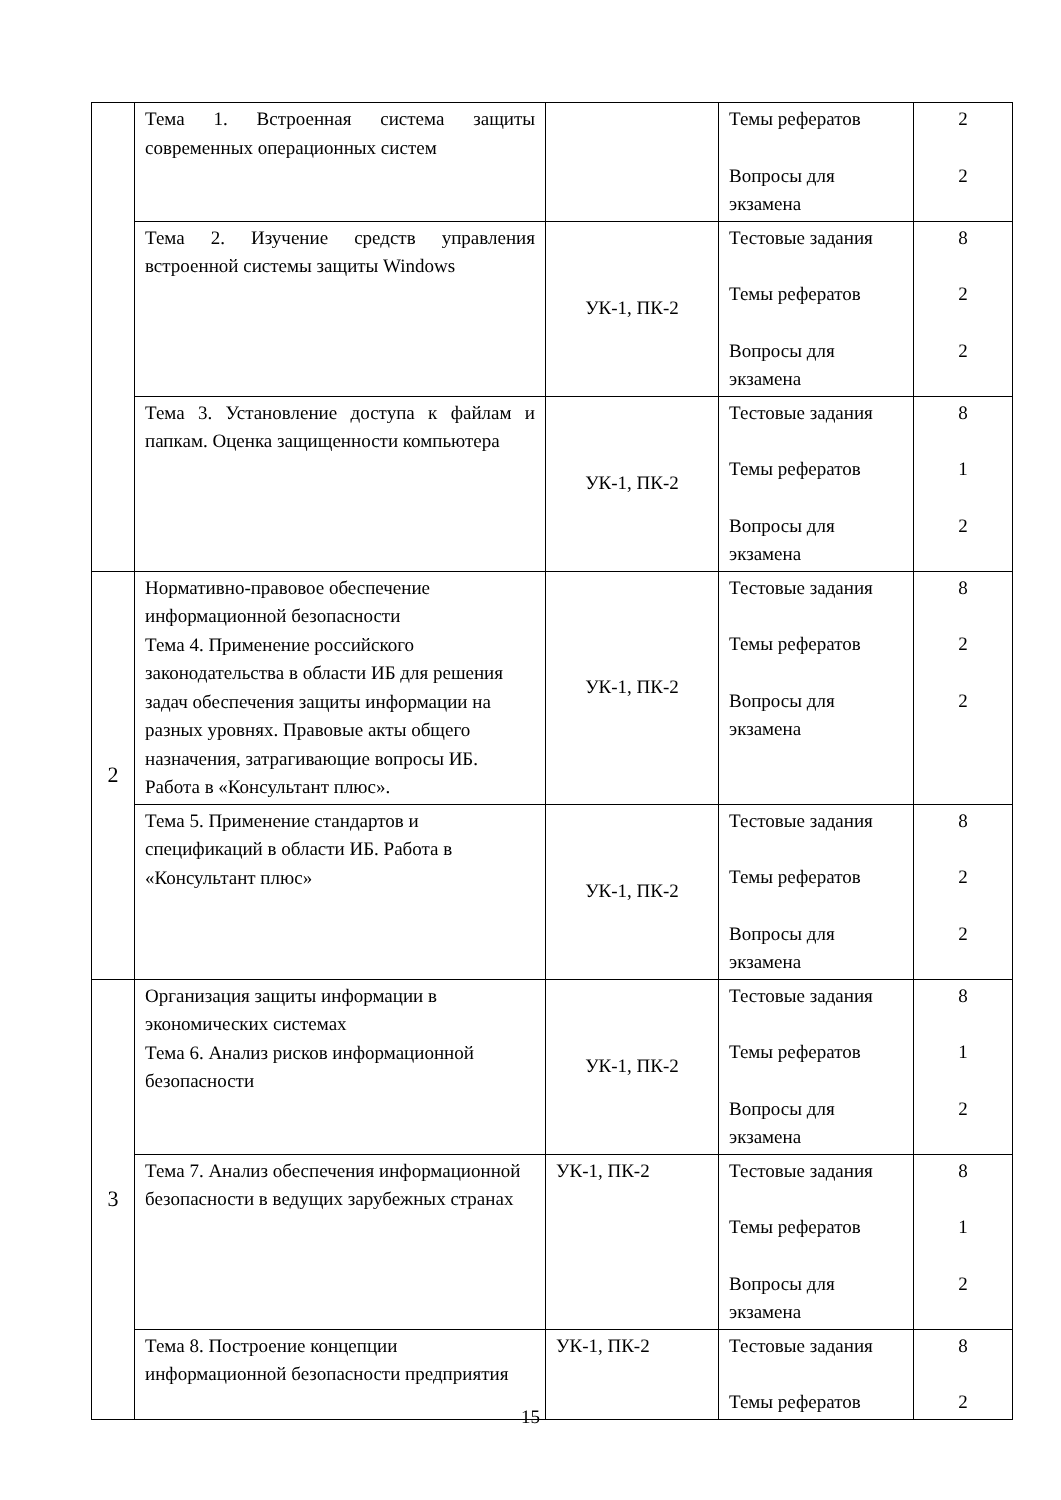| | Тема 1. Встроенная система защиты современных операционных систем | | Темы рефератов Вопросы для экзамена | 2 2 |
| | Тема 2. Изучение средств управления встроенной системы защиты Windows | УК-1, ПК-2 | Тестовые задания Темы рефератов Вопросы для экзамена | 8 2 2 |
| | Тема 3. Установление доступа к файлам и папкам. Оценка защищенности компьютера | УК-1, ПК-2 | Тестовые задания Темы рефератов Вопросы для экзамена | 8 1 2 |
| 2 | Нормативно-правовое обеспечение информационной безопасности Тема 4. Применение российского законодательства в области ИБ для решения задач обеспечения защиты информации на разных уровнях. Правовые акты общего назначения, затрагивающие вопросы ИБ. Работа в «Консультант плюс». | УК-1, ПК-2 | Тестовые задания Темы рефератов Вопросы для экзамена | 8 2 2 |
| | Тема 5. Применение стандартов и спецификаций в области ИБ. Работа в «Консультант плюс» | УК-1, ПК-2 | Тестовые задания Темы рефератов Вопросы для экзамена | 8 2 2 |
| 3 | Организация защиты информации в экономических системах Тема 6. Анализ рисков информационной безопасности | УК-1, ПК-2 | Тестовые задания Темы рефератов Вопросы для экзамена | 8 1 2 |
| | Тема 7. Анализ обеспечения информационной безопасности в ведущих зарубежных странах | УК-1, ПК-2 | Тестовые задания Темы рефератов Вопросы для экзамена | 8 1 2 |
| | Тема 8. Построение концепции информационной безопасности предприятия | УК-1, ПК-2 | Тестовые задания Темы рефератов | 8 2 |
15